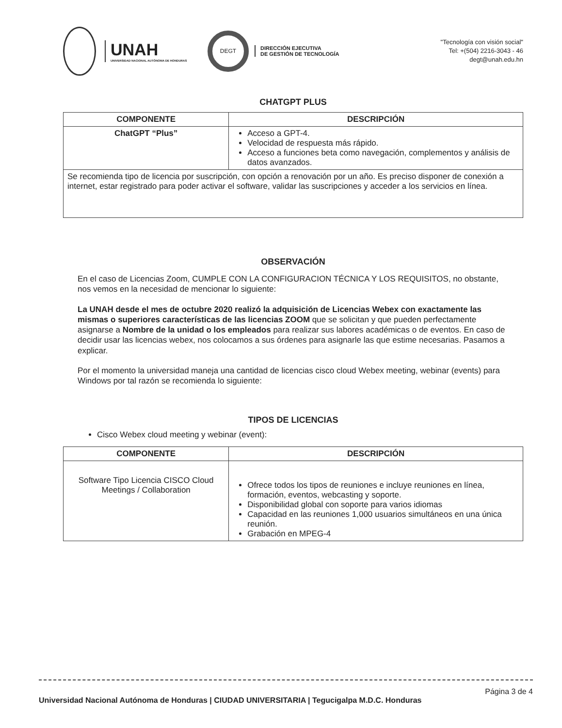UNAH
UNIVERSIDAD NACIONAL AUTÓNOMA DE HONDURAS
DEGT
DIRECCIÓN EJECUTIVA
DE GESTIÓN DE TECNOLOGÍA
"Tecnología con visión social"
Tel: +(504) 2216-3043 - 46
degt@unah.edu.hn
CHATGPT PLUS
| COMPONENTE | DESCRIPCIÓN |
| --- | --- |
| ChatGPT “Plus” | Acceso a GPT-4. Velocidad de respuesta más rápido. Acceso a funciones beta como navegación, complementos y análisis de datos avanzados. |
| Se recomienda tipo de licencia por suscripción, con opción a renovación por un año. Es preciso disponer de conexión a internet, estar registrado para poder activar el software, validar las suscripciones y acceder a los servicios en línea. | |
OBSERVACIÓN
En el caso de Licencias Zoom, CUMPLE CON LA CONFIGURACION TÉCNICA Y LOS REQUISITOS, no obstante, nos vemos en la necesidad de mencionar lo siguiente:
La UNAH desde el mes de octubre 2020 realizó la adquisición de Licencias Webex con exactamente las mismas o superiores características de las licencias ZOOM que se solicitan y que pueden perfectamente asignarse a Nombre de la unidad o los empleados para realizar sus labores académicas o de eventos. En caso de decidir usar las licencias webex, nos colocamos a sus órdenes para asignarle las que estime necesarias. Pasamos a explicar.
Por el momento la universidad maneja una cantidad de licencias cisco cloud Webex meeting, webinar (events) para Windows por tal razón se recomienda lo siguiente:
TIPOS DE LICENCIAS
Cisco Webex cloud meeting y webinar (event):
| COMPONENTE | DESCRIPCIÓN |
| --- | --- |
| Software Tipo Licencia CISCO Cloud Meetings / Collaboration | Ofrece todos los tipos de reuniones e incluye reuniones en línea, formación, eventos, webcasting y soporte. Disponibilidad global con soporte para varios idiomas Capacidad en las reuniones 1,000 usuarios simultáneos en una única reunión. Grabación en MPEG-4 |
Página 3 de 4
Universidad Nacional Autónoma de Honduras | CIUDAD UNIVERSITARIA | Tegucigalpa M.D.C. Honduras